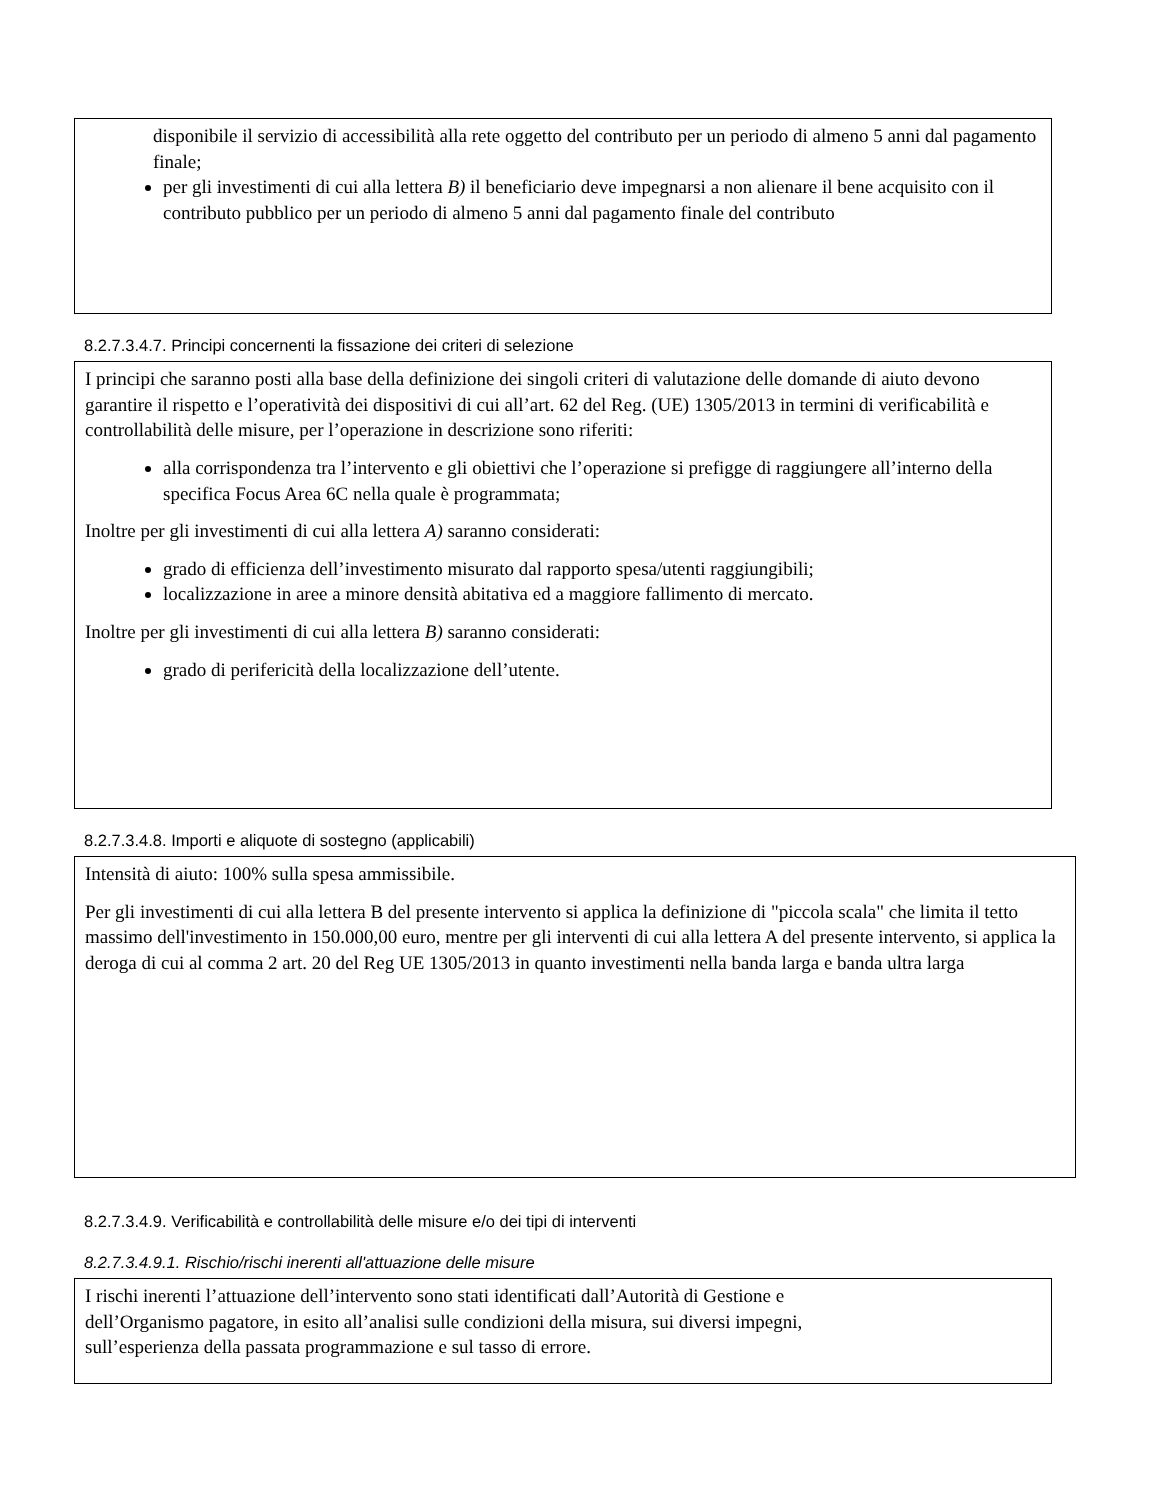disponibile il servizio di accessibilità alla rete oggetto del contributo per un periodo di almeno 5 anni dal pagamento finale;
per gli investimenti di cui alla lettera B) il beneficiario deve impegnarsi a non alienare il bene acquisito con il contributo pubblico per un periodo di almeno 5 anni dal pagamento finale del contributo
8.2.7.3.4.7. Principi concernenti la fissazione dei criteri di selezione
I principi che saranno posti alla base della definizione dei singoli criteri di valutazione delle domande di aiuto devono garantire il rispetto e l’operatività dei dispositivi di cui all’art. 62 del Reg. (UE) 1305/2013 in termini di verificabilità e controllabilità delle misure, per l’operazione in descrizione sono riferiti:
alla corrispondenza tra l’intervento e gli obiettivi che l’operazione si prefigge di raggiungere all’interno della specifica Focus Area 6C nella quale è programmata;
Inoltre per gli investimenti di cui alla lettera A) saranno considerati:
grado di efficienza dell’investimento misurato dal rapporto spesa/utenti raggiungibili;
localizzazione in aree a minore densità abitativa ed a maggiore fallimento di mercato.
Inoltre per gli investimenti di cui alla lettera B) saranno considerati:
grado di perifericità della localizzazione dell’utente.
8.2.7.3.4.8. Importi e aliquote di sostegno (applicabili)
Intensità di aiuto: 100% sulla spesa ammissibile.
Per gli investimenti di cui alla lettera B del presente intervento si applica la definizione di "piccola scala" che limita il tetto massimo dell'investimento in 150.000,00 euro, mentre per gli interventi di cui alla lettera A del presente intervento, si applica la deroga di cui al comma 2 art. 20 del Reg UE 1305/2013 in quanto investimenti nella banda larga e banda ultra larga
8.2.7.3.4.9. Verificabilità e controllabilità delle misure e/o dei tipi di interventi
8.2.7.3.4.9.1. Rischio/rischi inerenti all'attuazione delle misure
I rischi inerenti l’attuazione dell’intervento sono stati identificati dall’Autorità di Gestione e
dell’Organismo pagatore, in esito all’analisi sulle condizioni della misura, sui diversi impegni,
sull’esperienza della passata programmazione e sul tasso di errore.